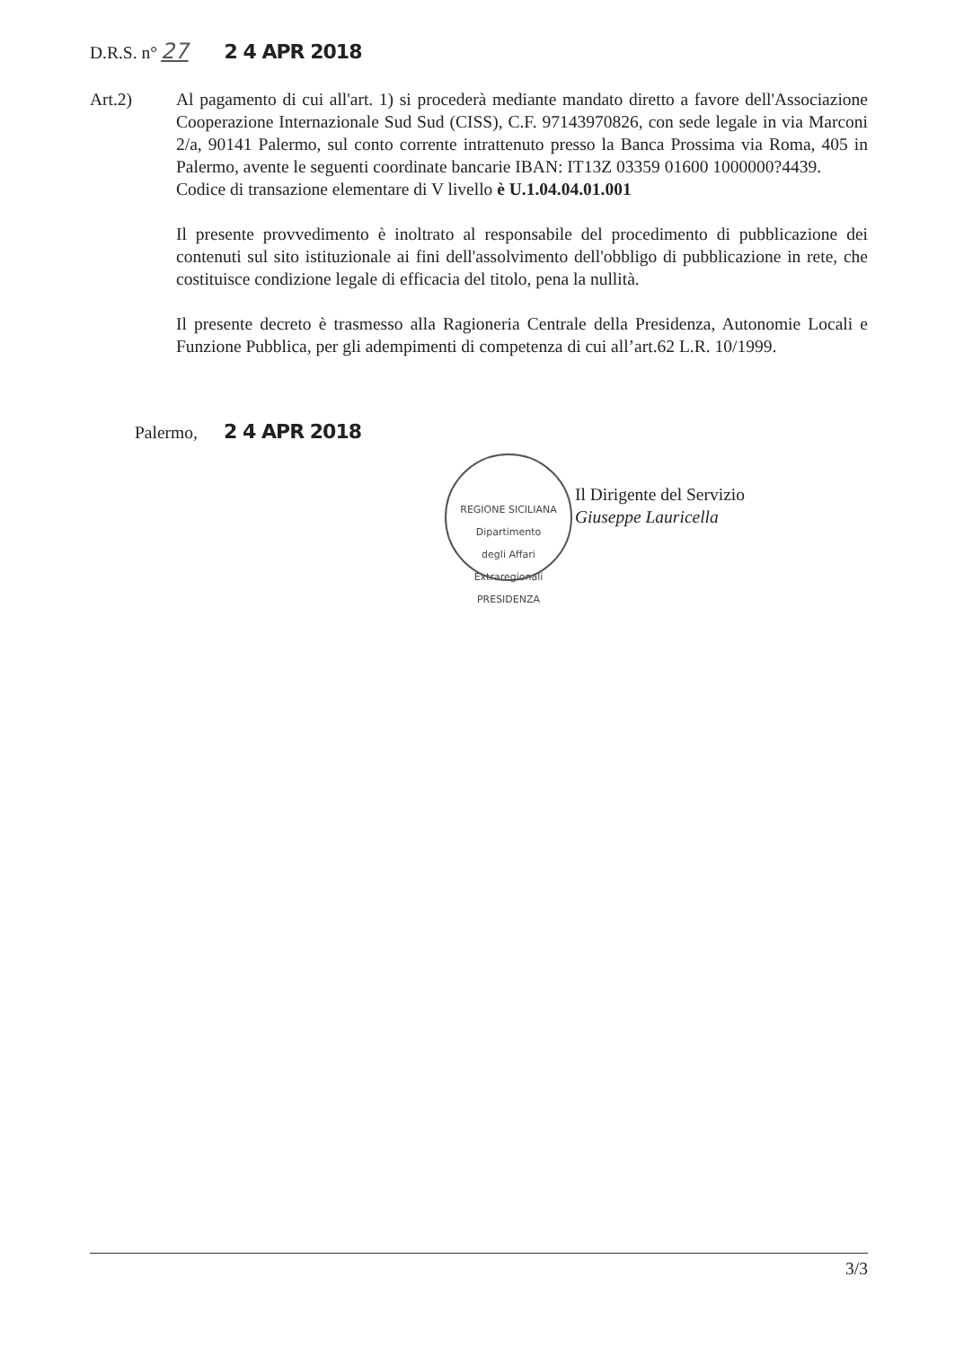D.R.S. n° 27 2 4 APR 2018
Art.2) Al pagamento di cui all'art. 1) si procederà mediante mandato diretto a favore dell'Associazione Cooperazione Internazionale Sud Sud (CISS), C.F. 97143970826, con sede legale in via Marconi 2/a, 90141 Palermo, sul conto corrente intrattenuto presso la Banca Prossima via Roma, 405 in Palermo, avente le seguenti coordinate bancarie IBAN: IT13Z 03359 01600 1000000?4439.
Codice di transazione elementare di V livello è U.1.04.04.01.001
Il presente provvedimento è inoltrato al responsabile del procedimento di pubblicazione dei contenuti sul sito istituzionale ai fini dell'assolvimento dell'obbligo di pubblicazione in rete, che costituisce condizione legale di efficacia del titolo, pena la nullità.
Il presente decreto è trasmesso alla Ragioneria Centrale della Presidenza, Autonomie Locali e Funzione Pubblica, per gli adempimenti di competenza di cui all’art.62 L.R. 10/1999.
Palermo, 2 4 APR 2018
REGIONE SICILIANA
Dipartimento
degli Affari
Extraregionali
PRESIDENZA
Il Dirigente del Servizio
Giuseppe Lauricella
3/3